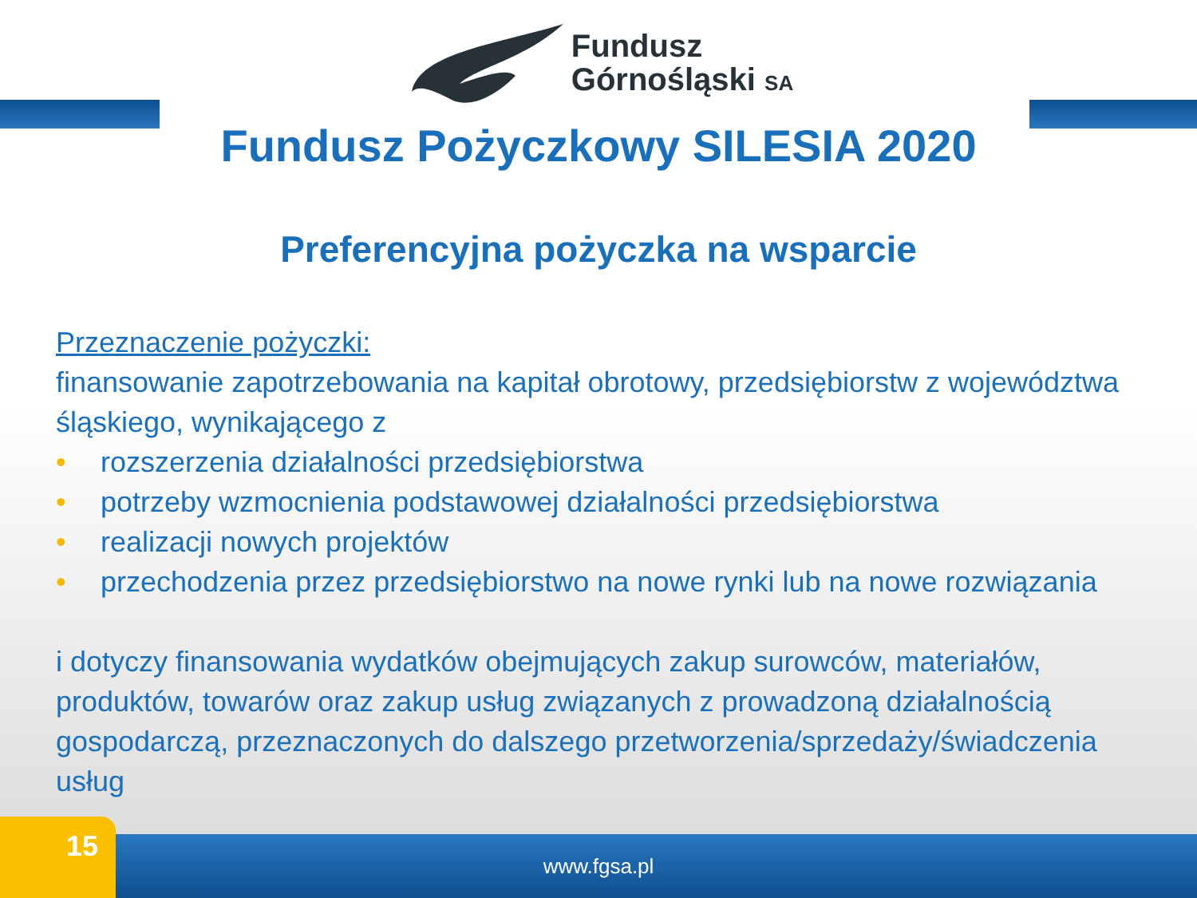Fundusz
Górnośląski SA
Fundusz Pożyczkowy SILESIA 2020
Preferencyjna pożyczka na wsparcie
Przeznaczenie pożyczki:
finansowanie zapotrzebowania na kapitał obrotowy, przedsiębiorstw z województwa śląskiego, wynikającego z
• rozszerzenia działalności przedsiębiorstwa
• potrzeby wzmocnienia podstawowej działalności przedsiębiorstwa
• realizacji nowych projektów
• przechodzenia przez przedsiębiorstwo na nowe rynki lub na nowe rozwiązania
i dotyczy finansowania wydatków obejmujących zakup surowców, materiałów, produktów, towarów oraz zakup usług związanych z prowadzoną działalnością gospodarczą, przeznaczonych do dalszego przetworzenia/sprzedaży/świadczenia usług
www.fgsa.pl 15